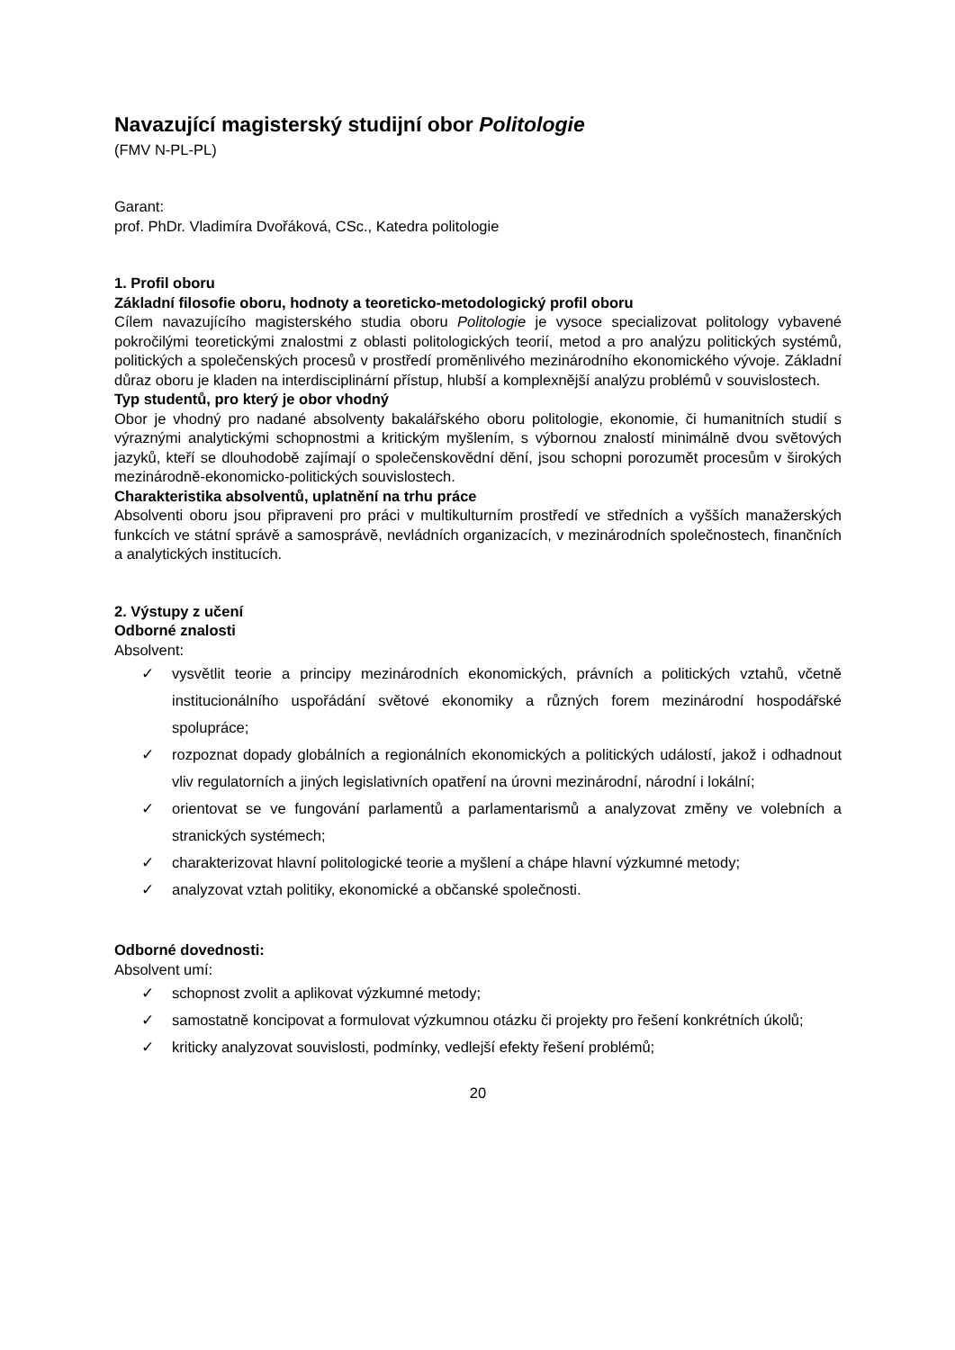Navazující magisterský studijní obor Politologie
(FMV N-PL-PL)
Garant:
prof. PhDr. Vladimíra Dvořáková, CSc., Katedra politologie
1. Profil oboru
Základní filosofie oboru, hodnoty a teoreticko-metodologický profil oboru
Cílem navazujícího magisterského studia oboru Politologie je vysoce specializovat politology vybavené pokročilými teoretickými znalostmi z oblasti politologických teorií, metod a pro analýzu politických systémů, politických a společenských procesů v prostředí proměnlivého mezinárodního ekonomického vývoje. Základní důraz oboru je kladen na interdisciplinární přístup, hlubší a komplexnější analýzu problémů v souvislostech.
Typ studentů, pro který je obor vhodný
Obor je vhodný pro nadané absolventy bakalářského oboru politologie, ekonomie, či humanitních studií s výraznými analytickými schopnostmi a kritickým myšlením, s výbornou znalostí minimálně dvou světových jazyků, kteří se dlouhodobě zajímají o společenskovědní dění, jsou schopni porozumět procesům v širokých mezinárodně-ekonomicko-politických souvislostech.
Charakteristika absolventů, uplatnění na trhu práce
Absolventi oboru jsou připraveni pro práci v multikulturním prostředí ve středních a vyšších manažerských funkcích ve státní správě a samosprávě, nevládních organizacích, v mezinárodních společnostech, finančních a analytických institucích.
2. Výstupy z učení
Odborné znalosti
Absolvent:
✓ vysvětlit teorie a principy mezinárodních ekonomických, právních a politických vztahů, včetně institucionálního uspořádání světové ekonomiky a různých forem mezinárodní hospodářské spolupráce;
✓ rozpoznat dopady globálních a regionálních ekonomických a politických událostí, jakož i odhadnout vliv regulatorních a jiných legislativních opatření na úrovni mezinárodní, národní i lokální;
✓ orientovat se ve fungování parlamentů a parlamentarismů a analyzovat změny ve volebních a stranických systémech;
✓ charakterizovat hlavní politologické teorie a myšlení a chápe hlavní výzkumné metody;
✓ analyzovat vztah politiky, ekonomické a občanské společnosti.
Odborné dovednosti:
Absolvent umí:
✓ schopnost zvolit a aplikovat výzkumné metody;
✓ samostatně koncipovat a formulovat výzkumnou otázku či projekty pro řešení konkrétních úkolů;
✓ kriticky analyzovat souvislosti, podmínky, vedlejší efekty řešení problémů;
20